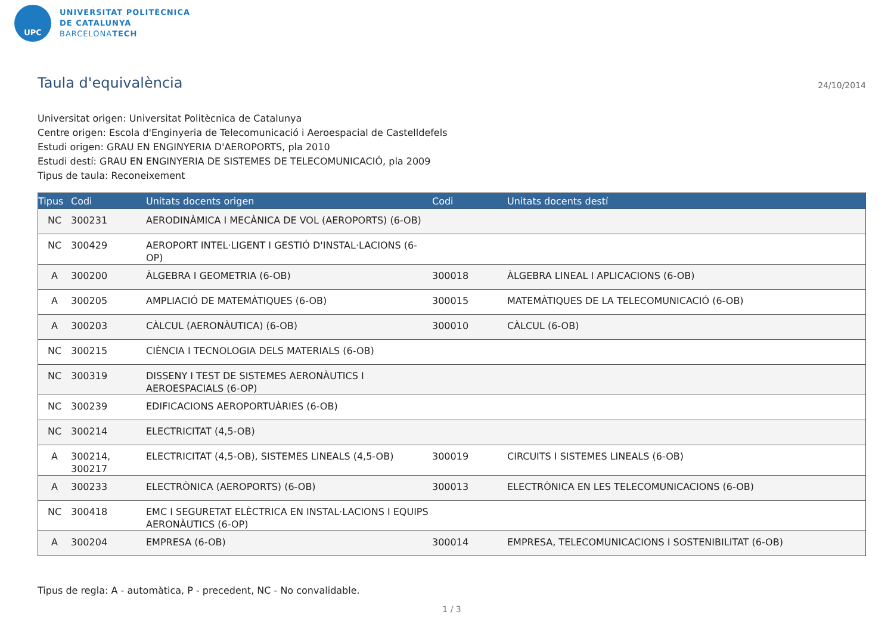UPC
UNIVERSITAT POLITÈCNICA
DE CATALUNYA
BARCELONATECH
Taula d'equivalència 24/10/2014
Universitat origen: Universitat Politècnica de Catalunya
Centre origen: Escola d'Enginyeria de Telecomunicació i Aeroespacial de Castelldefels
Estudi origen: GRAU EN ENGINYERIA D'AEROPORTS, pla 2010
Estudi destí: GRAU EN ENGINYERIA DE SISTEMES DE TELECOMUNICACIÓ, pla 2009
Tipus de taula: Reconeixement
| Tipus | Codi | Unitats docents origen | Codi | Unitats docents destí |
| --- | --- | --- | --- | --- |
| NC | 300231 | AERODINÀMICA I MECÀNICA DE VOL (AEROPORTS) (6-OB) | | |
| NC | 300429 | AEROPORT INTEL·LIGENT I GESTIÓ D'INSTAL·LACIONS (6-OP) | | |
| A | 300200 | ÀLGEBRA I GEOMETRIA (6-OB) | 300018 | ÀLGEBRA LINEAL I APLICACIONS (6-OB) |
| A | 300205 | AMPLIACIÓ DE MATEMÀTIQUES (6-OB) | 300015 | MATEMÀTIQUES DE LA TELECOMUNICACIÓ (6-OB) |
| A | 300203 | CÀLCUL (AERONÀUTICA) (6-OB) | 300010 | CÀLCUL (6-OB) |
| NC | 300215 | CIÈNCIA I TECNOLOGIA DELS MATERIALS (6-OB) | | |
| NC | 300319 | DISSENY I TEST DE SISTEMES AERONÀUTICS I AEROESPACIALS (6-OP) | | |
| NC | 300239 | EDIFICACIONS AEROPORTUÀRIES (6-OB) | | |
| NC | 300214 | ELECTRICITAT (4,5-OB) | | |
| A | 300214, 300217 | ELECTRICITAT (4,5-OB), SISTEMES LINEALS (4,5-OB) | 300019 | CIRCUITS I SISTEMES LINEALS (6-OB) |
| A | 300233 | ELECTRÒNICA (AEROPORTS) (6-OB) | 300013 | ELECTRÒNICA EN LES TELECOMUNICACIONS (6-OB) |
| NC | 300418 | EMC I SEGURETAT ELÈCTRICA EN INSTAL·LACIONS I EQUIPS AERONÀUTICS (6-OP) | | |
| A | 300204 | EMPRESA (6-OB) | 300014 | EMPRESA, TELECOMUNICACIONS I SOSTENIBILITAT (6-OB) |
Tipus de regla: A - automàtica, P - precedent, NC - No convalidable.
1 / 3